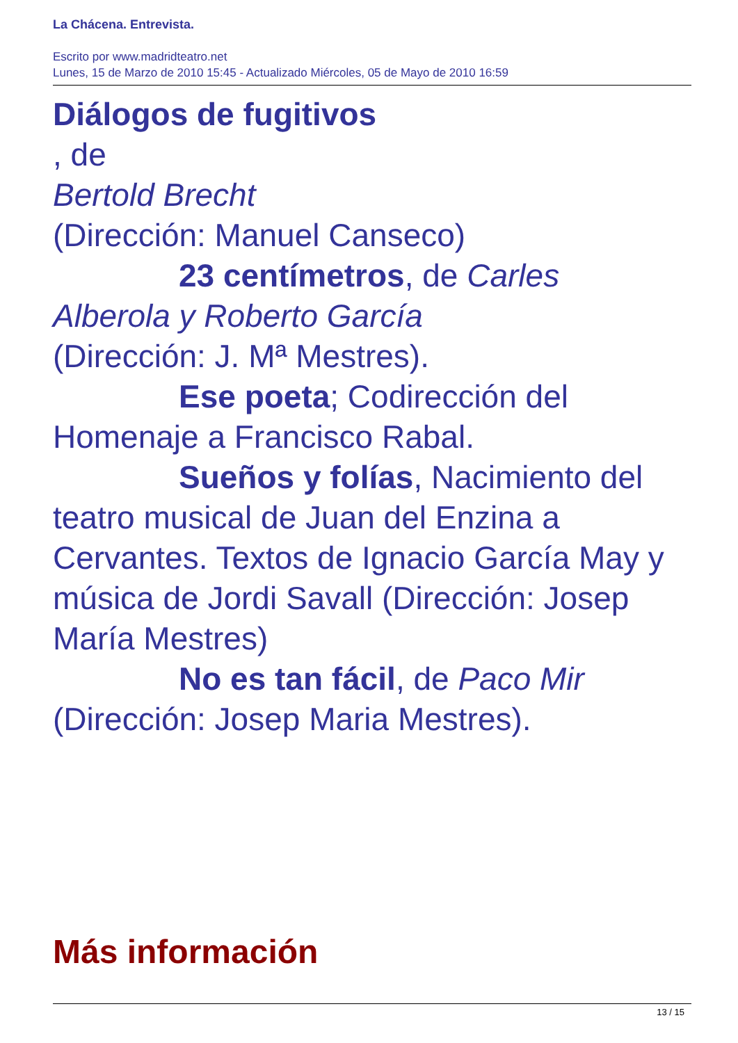La Chácena. Entrevista.
Escrito por www.madridteatro.net
Lunes, 15 de Marzo de 2010 15:45 - Actualizado Miércoles, 05 de Mayo de 2010 16:59
Diálogos de fugitivos
, de
Bertold Brecht
(Dirección: Manuel Canseco)
23 centímetros, de Carles
Alberola y Roberto García
(Dirección: J. Mª Mestres).
Ese poeta; Codirección del
Homenaje a Francisco Rabal.
Sueños y folías, Nacimiento del
teatro musical de Juan del Enzina a Cervantes. Textos de Ignacio García May y música de Jordi Savall (Dirección: Josep María Mestres)
No es tan fácil, de Paco Mir
(Dirección: Josep Maria Mestres).
Más información
13 / 15